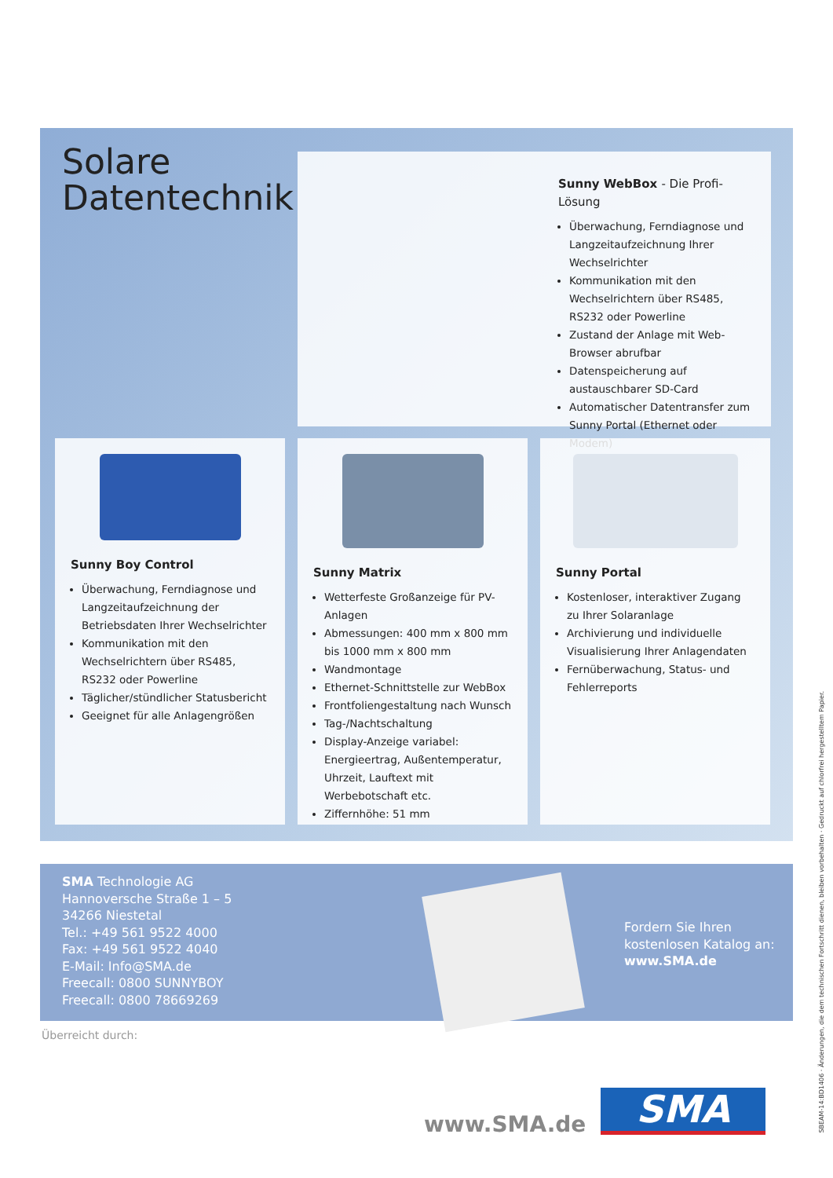Solare
Datentechnik
Sunny WebBox - Die Profi-Lösung
Überwachung, Ferndiagnose und Langzeitaufzeichnung Ihrer Wechselrichter
Kommunikation mit den Wechselrichtern über RS485, RS232 oder Powerline
Zustand der Anlage mit Web-Browser abrufbar
Datenspeicherung auf austauschbarer SD-Card
Automatischer Datentransfer zum Sunny Portal (Ethernet oder Modem)
Sunny Boy Control
Überwachung, Ferndiagnose und Langzeitaufzeichnung der Betriebsdaten Ihrer Wechselrichter
Kommunikation mit den Wechselrichtern über RS485, RS232 oder Powerline
Täglicher/stündlicher Statusbericht
Geeignet für alle Anlagengrößen
Sunny Matrix
Wetterfeste Großanzeige für PV-Anlagen
Abmessungen: 400 mm x 800 mm bis 1000 mm x 800 mm
Wandmontage
Ethernet-Schnittstelle zur WebBox
Frontfoliengestaltung nach Wunsch
Tag-/Nachtschaltung
Display-Anzeige variabel: Energieertrag, Außentemperatur, Uhrzeit, Lauftext mit Werbebotschaft etc.
Ziffernhöhe: 51 mm
Sunny Portal
Kostenloser, interaktiver Zugang zu Ihrer Solaranlage
Archivierung und individuelle Visualisierung Ihrer Anlagendaten
Fernüberwachung, Status- und Fehlerreports
SMA Technologie AG
Hannoversche Straße 1 – 5
34266 Niestetal
Tel.: +49 561 9522 4000
Fax: +49 561 9522 4040
E-Mail: Info@SMA.de
Freecall: 0800 SUNNYBOY
Freecall: 0800 78669269
Fordern Sie Ihren
kostenlosen Katalog an:
www.SMA.de
Überreicht durch:
www.SMA.de SMA
SBEAM-14:BD1406 · Änderungen, die dem technischen Fortschritt dienen, bleiben vorbehalten · Gedruckt auf chlorfrei hergestelltem Papier.